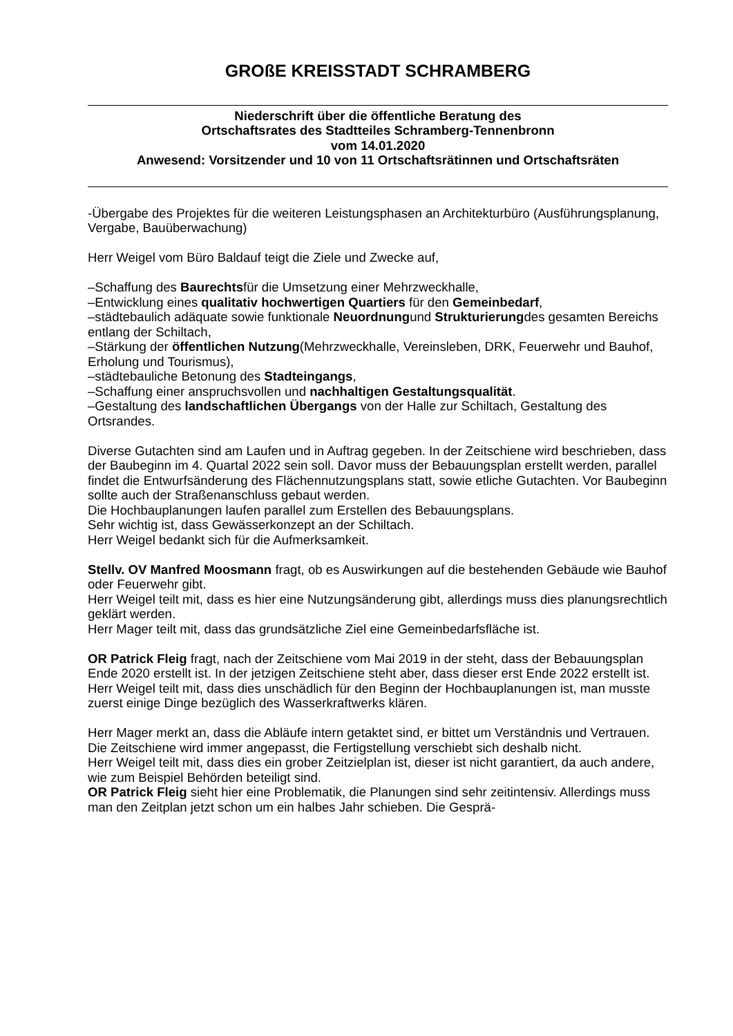GROßE KREISSTADT SCHRAMBERG
Niederschrift über die öffentliche Beratung des
Ortschaftsrates des Stadtteiles Schramberg-Tennenbronn
vom 14.01.2020
Anwesend: Vorsitzender und 10 von 11 Ortschaftsrätinnen und Ortschaftsräten
-Übergabe des Projektes für die weiteren Leistungsphasen an Architekturbüro (Ausführungsplanung, Vergabe, Bauüberwachung)
Herr Weigel vom Büro Baldauf teigt die Ziele und Zwecke auf,
–Schaffung des Baurechtsfür die Umsetzung einer Mehrzweckhalle,
–Entwicklung eines qualitativ hochwertigen Quartiers für den Gemeinbedarf,
–städtebaulich adäquate sowie funktionale Neuordnungund Strukturierungdes gesamten Bereichs entlang der Schiltach,
–Stärkung der öffentlichen Nutzung(Mehrzweckhalle, Vereinsleben, DRK, Feuerwehr und Bauhof, Erholung und Tourismus),
–städtebauliche Betonung des Stadteingangs,
–Schaffung einer anspruchsvollen und nachhaltigen Gestaltungsqualität.
–Gestaltung des landschaftlichen Übergangs von der Halle zur Schiltach, Gestaltung des Ortsrandes.
Diverse Gutachten sind am Laufen und in Auftrag gegeben. In der Zeitschiene wird beschrieben, dass der Baubeginn im 4. Quartal 2022 sein soll. Davor muss der Bebauungsplan erstellt werden, parallel findet die Entwurfsänderung des Flächennutzungsplans statt, sowie etliche Gutachten. Vor Baubeginn sollte auch der Straßenanschluss gebaut werden.
Die Hochbauplanungen laufen parallel zum Erstellen des Bebauungsplans.
Sehr wichtig ist, dass Gewässerkonzept an der Schiltach.
Herr Weigel bedankt sich für die Aufmerksamkeit.
Stellv. OV Manfred Moosmann fragt, ob es Auswirkungen auf die bestehenden Gebäude wie Bauhof oder Feuerwehr gibt.
Herr Weigel teilt mit, dass es hier eine Nutzungsänderung gibt, allerdings muss dies planungsrechtlich geklärt werden.
Herr Mager teilt mit, dass das grundsätzliche Ziel eine Gemeinbedarfsfläche ist.
OR Patrick Fleig fragt, nach der Zeitschiene vom Mai 2019 in der steht, dass der Bebauungsplan Ende 2020 erstellt ist. In der jetzigen Zeitschiene steht aber, dass dieser erst Ende 2022 erstellt ist.
Herr Weigel teilt mit, dass dies unschädlich für den Beginn der Hochbauplanungen ist, man musste zuerst einige Dinge bezüglich des Wasserkraftwerks klären.
Herr Mager merkt an, dass die Abläufe intern getaktet sind, er bittet um Verständnis und Vertrauen. Die Zeitschiene wird immer angepasst, die Fertigstellung verschiebt sich deshalb nicht.
Herr Weigel teilt mit, dass dies ein grober Zeitzielplan ist, dieser ist nicht garantiert, da auch andere, wie zum Beispiel Behörden beteiligt sind.
OR Patrick Fleig sieht hier eine Problematik, die Planungen sind sehr zeitintensiv. Allerdings muss man den Zeitplan jetzt schon um ein halbes Jahr schieben. Die Gesprä-